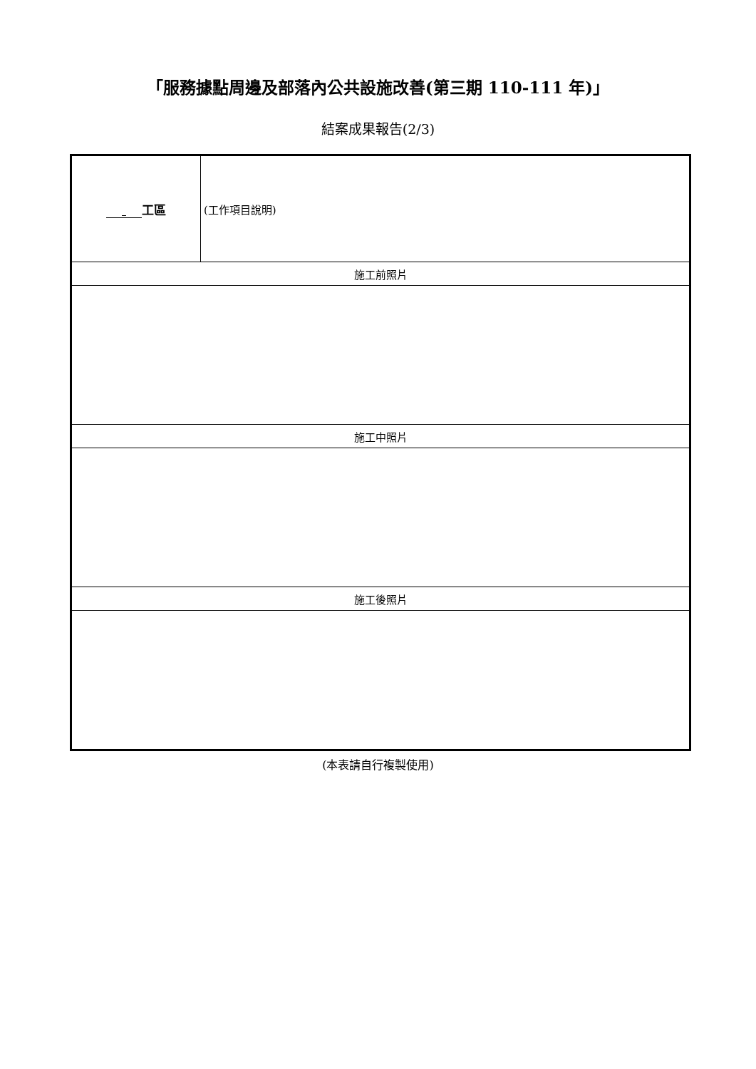「服務據點周邊及部落內公共設施改善(第三期 110-111 年)」
結案成果報告(2/3)
| 工區 | (工作項目說明) |
| 施工前照片 | |
| 施工中照片 | |
| 施工後照片 | |
(本表請自行複製使用)